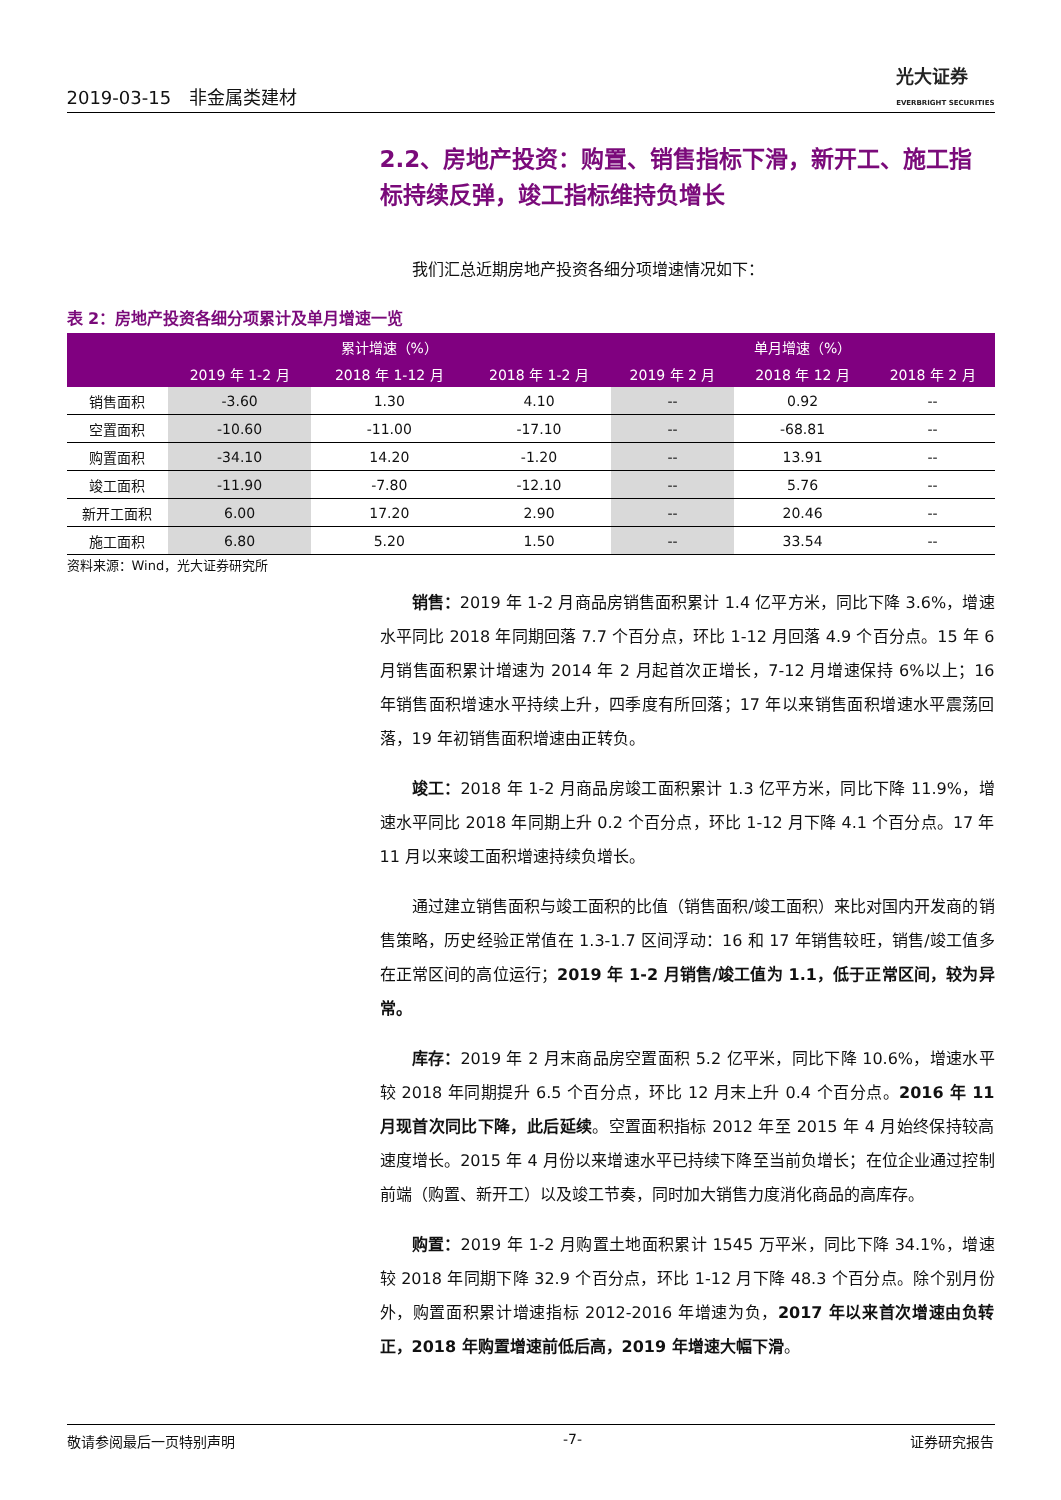2019-03-15　非金属类建材 光大证券
EVERBRIGHT SECURITIES
2.2、房地产投资：购置、销售指标下滑，新开工、施工指标持续反弹，竣工指标维持负增长
我们汇总近期房地产投资各细分项增速情况如下：
表 2：房地产投资各细分项累计及单月增速一览
| | 累计增速（%） | | | 单月增速（%） | | |
| --- | --- | --- | --- | --- | --- | --- |
| | 2019 年 1-2 月 | 2018 年 1-12 月 | 2018 年 1-2 月 | 2019 年 2 月 | 2018 年 12 月 | 2018 年 2 月 |
| 销售面积 | -3.60 | 1.30 | 4.10 | -- | 0.92 | -- |
| 空置面积 | -10.60 | -11.00 | -17.10 | -- | -68.81 | -- |
| 购置面积 | -34.10 | 14.20 | -1.20 | -- | 13.91 | -- |
| 竣工面积 | -11.90 | -7.80 | -12.10 | -- | 5.76 | -- |
| 新开工面积 | 6.00 | 17.20 | 2.90 | -- | 20.46 | -- |
| 施工面积 | 6.80 | 5.20 | 1.50 | -- | 33.54 | -- |
资料来源：Wind，光大证券研究所
销售：2019 年 1-2 月商品房销售面积累计 1.4 亿平方米，同比下降 3.6%，增速水平同比 2018 年同期回落 7.7 个百分点，环比 1-12 月回落 4.9 个百分点。15 年 6 月销售面积累计增速为 2014 年 2 月起首次正增长，7-12 月增速保持 6%以上；16 年销售面积增速水平持续上升，四季度有所回落；17 年以来销售面积增速水平震荡回落，19 年初销售面积增速由正转负。
竣工：2018 年 1-2 月商品房竣工面积累计 1.3 亿平方米，同比下降 11.9%，增速水平同比 2018 年同期上升 0.2 个百分点，环比 1-12 月下降 4.1 个百分点。17 年 11 月以来竣工面积增速持续负增长。
通过建立销售面积与竣工面积的比值（销售面积/竣工面积）来比对国内开发商的销售策略，历史经验正常值在 1.3-1.7 区间浮动：16 和 17 年销售较旺，销售/竣工值多在正常区间的高位运行；2019 年 1-2 月销售/竣工值为 1.1，低于正常区间，较为异常。
库存：2019 年 2 月末商品房空置面积 5.2 亿平米，同比下降 10.6%，增速水平较 2018 年同期提升 6.5 个百分点，环比 12 月末上升 0.4 个百分点。2016 年 11 月现首次同比下降，此后延续。空置面积指标 2012 年至 2015 年 4 月始终保持较高速度增长。2015 年 4 月份以来增速水平已持续下降至当前负增长；在位企业通过控制前端（购置、新开工）以及竣工节奏，同时加大销售力度消化商品的高库存。
购置：2019 年 1-2 月购置土地面积累计 1545 万平米，同比下降 34.1%，增速较 2018 年同期下降 32.9 个百分点，环比 1-12 月下降 48.3 个百分点。除个别月份外，购置面积累计增速指标 2012-2016 年增速为负，2017 年以来首次增速由负转正，2018 年购置增速前低后高，2019 年增速大幅下滑。
敬请参阅最后一页特别声明 -7- 证券研究报告